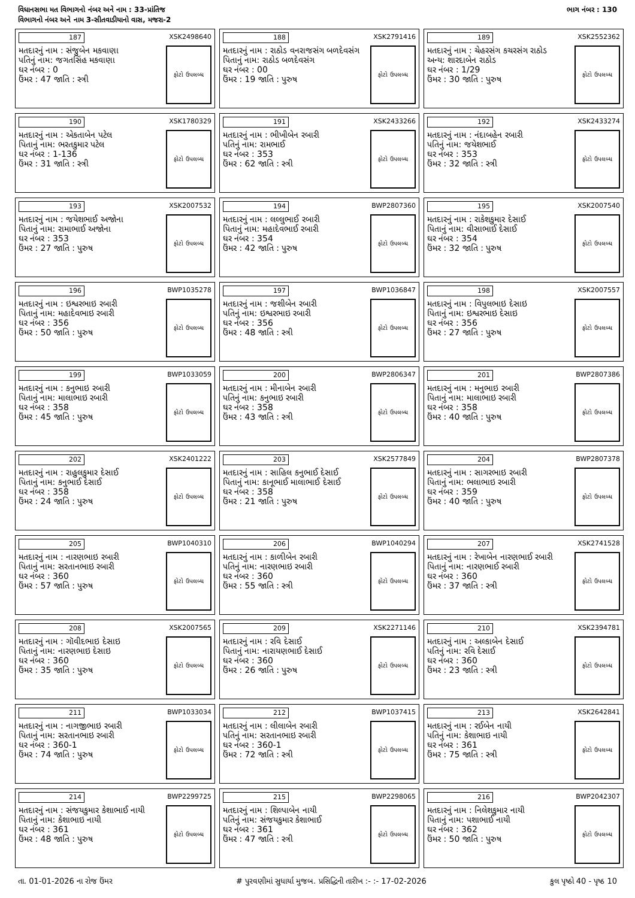વિધાનસભા મત વિભાગનો નંબર અને નામ : 33-પ્રાંતિજ
વિભાગનો નંબર અને નામ 3-સીતવાડીયાનો વાસ, મજરા-2
ભાગ નંબર : 130
187 XSK2498640
મતદારનું નામ : સંજુબેન મકવાણા
પતિનું નામ: જગતસિંહ મકવાણા
ઘર નંબર : 0
ઉંમર : 47 જાતિ : સ્ત્રી
ફોટો ઉપલબ્ધ
188 XSK2791416
મતદારનું નામ : રાઠોડ વનરાજસંગ બળદેવસંગ
પિતાનું નામ: રાઠોડ બળદેવસંગ
ઘર નંબર : 00
ઉંમર : 19 જાતિ : પુરુષ
ફોટો ઉપલબ્ધ
189 XSK2552362
મતદારનું નામ : ચેહરસંગ કચરસંગ રાઠોડ
અન્ય: શારદાબેન રાઠોડ
ઘર નંબર : 1/29
ઉંમર : 30 જાતિ : પુરુષ
ફોટો ઉપલબ્ધ
190 XSK1780329
મતદારનું નામ : એકતાબેન પટેલ
પિતાનું નામ: ભરતકુમાર પટેલ
ઘર નંબર : 1-136
ઉંમર : 31 જાતિ : સ્ત્રી
ફોટો ઉપલબ્ધ
191 XSK2433266
મતદારનું નામ : ભીખીબેન રબારી
પતિનું નામ: રામભાઈ
ઘર નંબર : 353
ઉંમર : 62 જાતિ : સ્ત્રી
ફોટો ઉપલબ્ધ
192 XSK2433274
મતદારનું નામ : નંદાબહેન રબારી
પતિનું નામ: જયેશભાઈ
ઘર નંબર : 353
ઉંમર : 32 જાતિ : સ્ત્રી
ફોટો ઉપલબ્ધ
193 XSK2007532
મતદારનું નામ : જયેશભાઈ અજોના
પિતાનું નામ: રામાભાઈ અજોના
ઘર નંબર : 353
ઉંમર : 27 જાતિ : પુરુષ
ફોટો ઉપલબ્ધ
194 BWP2807360
મતદારનું નામ : લલ્લુભાઈ રબારી
પિતાનું નામ: મહાદેવભાઈ રબારી
ઘર નંબર : 354
ઉંમર : 42 જાતિ : પુરુષ
ફોટો ઉપલબ્ધ
195 XSK2007540
મતદારનું નામ : રાકેશકુમાર દેસાઈ
પિતાનું નામ: વીસાભાઈ દેસાઈ
ઘર નંબર : 354
ઉંમર : 32 જાતિ : પુરુષ
ફોટો ઉપલબ્ધ
196 BWP1035278
મતદારનું નામ : ઇશ્વરભાઇ રબારી
પિતાનું નામ: મહાદેવભાઇ રબારી
ઘર નંબર : 356
ઉંમર : 50 જાતિ : પુરુષ
ફોટો ઉપલબ્ધ
197 BWP1036847
મતદારનું નામ : જશીબેન રબારી
પતિનું નામ: ઇશ્વરભાઇ રબારી
ઘર નંબર : 356
ઉંમર : 48 જાતિ : સ્ત્રી
ફોટો ઉપલબ્ધ
198 XSK2007557
મતદારનું નામ : વિપુલભાઇ દેસાઇ
પિતાનું નામ: ઇશ્વરભાઇ દેસાઇ
ઘર નંબર : 356
ઉંમર : 27 જાતિ : પુરુષ
ફોટો ઉપલબ્ધ
199 BWP1033059
મતદારનું નામ : કનુભાઇ રબારી
પિતાનું નામ: માલાભાઇ રબારી
ઘર નંબર : 358
ઉંમર : 45 જાતિ : પુરુષ
ફોટો ઉપલબ્ધ
200 BWP2806347
મતદારનું નામ : મીનાબેન રબારી
પતિનું નામ: કનુભાઇ રબારી
ઘર નંબર : 358
ઉંમર : 43 જાતિ : સ્ત્રી
ફોટો ઉપલબ્ધ
201 BWP2807386
મતદારનું નામ : મનુભાઇ રબારી
પિતાનું નામ: માલાભાઇ રબારી
ઘર નંબર : 358
ઉંમર : 40 જાતિ : પુરુષ
ફોટો ઉપલબ્ધ
202 XSK2401222
મતદારનું નામ : રાહુલકુમાર દેસાઈ
પિતાનું નામ: કનુભાઈ દેસાઈ
ઘર નંબર : 358
ઉંમર : 24 જાતિ : પુરુષ
ફોટો ઉપલબ્ધ
203 XSK2577849
મતદારનું નામ : સાહિલ કનુભાઈ દેસાઈ
પિતાનું નામ: કાનૂભાઈ માલાભાઈ દેસાઈ
ઘર નંબર : 358
ઉંમર : 21 જાતિ : પુરુષ
ફોટો ઉપલબ્ધ
204 BWP2807378
મતદારનું નામ : સાગરભાઇ રબારી
પિતાનું નામ: ભલાભાઇ રબારી
ઘર નંબર : 359
ઉંમર : 40 જાતિ : પુરુષ
ફોટો ઉપલબ્ધ
205 BWP1040310
મતદારનું નામ : નારણભાઇ રબારી
પિતાનું નામ: સરતાનભાઇ રબારી
ઘર નંબર : 360
ઉંમર : 57 જાતિ : પુરુષ
ફોટો ઉપલબ્ધ
206 BWP1040294
મતદારનું નામ : કાળીબેન રબારી
પતિનું નામ: નારણભાઇ રબારી
ઘર નંબર : 360
ઉંમર : 55 જાતિ : સ્ત્રી
ફોટો ઉપલબ્ધ
207 XSK2741528
મતદારનું નામ : રેખાબેન નારણભાઈ રબારી
પિતાનું નામ: નારણભાઈ રબારી
ઘર નંબર : 360
ઉંમર : 37 જાતિ : સ્ત્રી
ફોટો ઉપલબ્ધ
208 XSK2007565
મતદારનું નામ : ગૉવીદભાઇ દેસાઇ
પિતાનું નામ: નારણભાઇ દેસાઇ
ઘર નંબર : 360
ઉંમર : 35 જાતિ : પુરુષ
ફોટો ઉપલબ્ધ
209 XSK2271146
મતદારનું નામ : રવિ દેસાઈ
પિતાનું નામ: નારાયણભાઈ દેસાઈ
ઘર નંબર : 360
ઉંમર : 26 જાતિ : પુરુષ
ફોટો ઉપલબ્ધ
210 XSK2394781
મતદારનું નામ : અલ્કાબેન દેસાઈ
પતિનું નામ: રવિ દેસાઈ
ઘર નંબર : 360
ઉંમર : 23 જાતિ : સ્ત્રી
ફોટો ઉપલબ્ધ
211 BWP1033034
મતદારનું નામ : નાગજીભાઇ રબારી
પિતાનું નામ: સરતાનભાઇ રબારી
ઘર નંબર : 360-1
ઉંમર : 74 જાતિ : પુરુષ
ફોટો ઉપલબ્ધ
212 BWP1037415
મતદારનું નામ : લીલાબેન રબારી
પતિનું નામ: સરતાનભાઇ રબારી
ઘર નંબર : 360-1
ઉંમર : 72 જાતિ : સ્ત્રી
ફોટો ઉપલબ્ધ
213 XSK2642841
મતદારનું નામ : રઈબેન નાયી
પતિનું નામ: કેશાભાઇ નાયી
ઘર નંબર : 361
ઉંમર : 75 જાતિ : સ્ત્રી
ફોટો ઉપલબ્ધ
214 BWP2299725
મતદારનું નામ : સંજયકુમાર કેશાભાઈ નાયી
પિતાનું નામ: કેશાભાઇ નાયી
ઘર નંબર : 361
ઉંમર : 48 જાતિ : પુરુષ
ફોટો ઉપલબ્ધ
215 BWP2298065
મતદારનું નામ : શિલ્પાબેન નાયી
પતિનું નામ: સંજયકુમાર કેશાભાઈ
ઘર નંબર : 361
ઉંમર : 47 જાતિ : સ્ત્રી
ફોટો ઉપલબ્ધ
216 BWP2042307
મતદારનું નામ : નિલેશકુમાર નાયી
પિતાનું નામ: પશાભાઈ નાયી
ઘર નંબર : 362
ઉંમર : 50 જાતિ : પુરુષ
ફોટો ઉપલબ્ધ
તા. 01-01-2026 ના રોજ ઉંમર # પુરવણીમાં સુધાર્યા મુજબ. પ્રસિદ્ધિની તારીખ :- :- 17-02-2026 કુલ પૃષ્ઠો 40 - પૃષ્ઠ 10